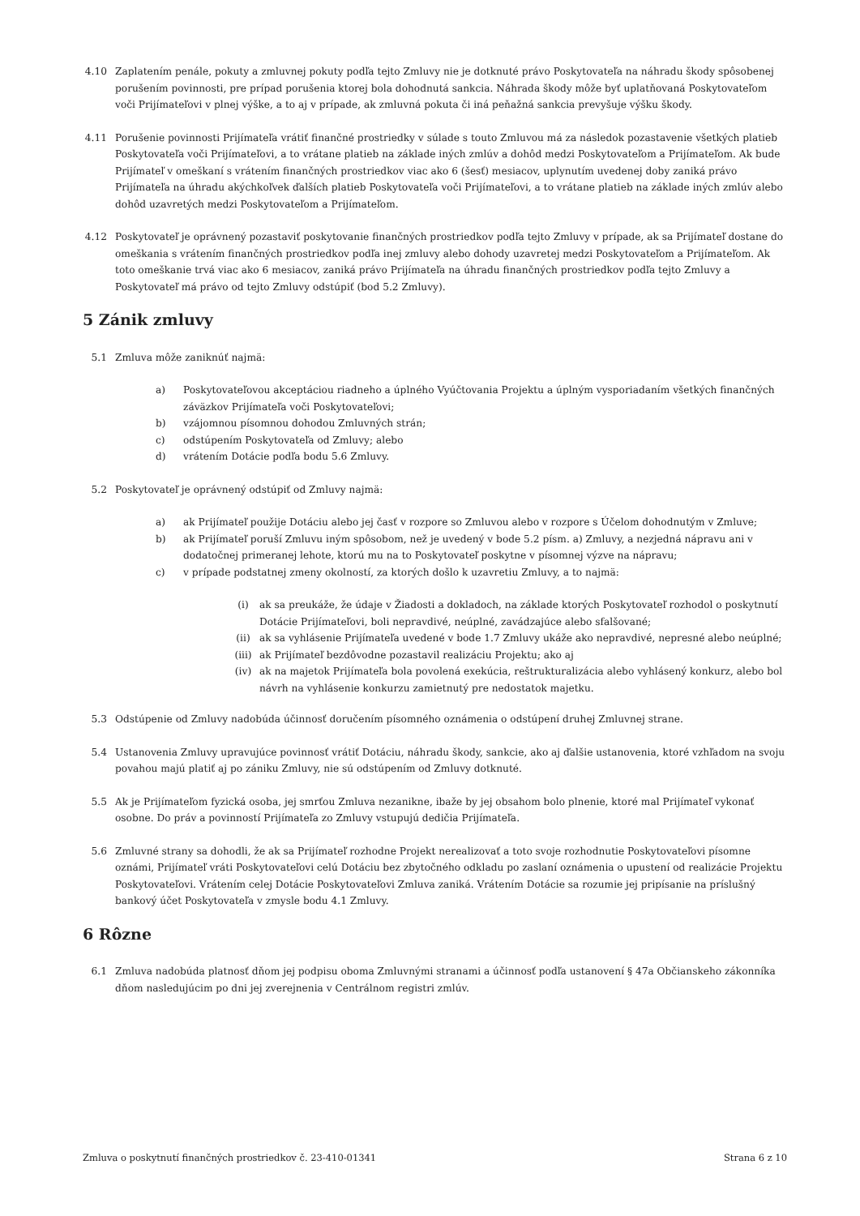4.10 Zaplatením penále, pokuty a zmluvnej pokuty podľa tejto Zmluvy nie je dotknuté právo Poskytovateľa na náhradu škody spôsobenej porušením povinnosti, pre prípad porušenia ktorej bola dohodnutá sankcia. Náhrada škody môže byť uplatňovaná Poskytovateľom voči Prijímateľovi v plnej výške, a to aj v prípade, ak zmluvná pokuta či iná peňažná sankcia prevyšuje výšku škody.
4.11 Porušenie povinnosti Prijímateľa vrátiť finančné prostriedky v súlade s touto Zmluvou má za následok pozastavenie všetkých platieb Poskytovateľa voči Prijímateľovi, a to vrátane platieb na základe iných zmlúv a dohôd medzi Poskytovateľom a Prijímateľom. Ak bude Prijímateľ v omeškaní s vrátením finančných prostriedkov viac ako 6 (šesť) mesiacov, uplynutím uvedenej doby zaniká právo Prijímateľa na úhradu akýchkoľvek ďalších platieb Poskytovateľa voči Prijímateľovi, a to vrátane platieb na základe iných zmlúv alebo dohôd uzavretých medzi Poskytovateľom a Prijímateľom.
4.12 Poskytovateľ je oprávnený pozastaviť poskytovanie finančných prostriedkov podľa tejto Zmluvy v prípade, ak sa Prijímateľ dostane do omeškania s vrátením finančných prostriedkov podľa inej zmluvy alebo dohody uzavretej medzi Poskytovateľom a Prijímateľom. Ak toto omeškanie trvá viac ako 6 mesiacov, zaniká právo Prijímateľa na úhradu finančných prostriedkov podľa tejto Zmluvy a Poskytovateľ má právo od tejto Zmluvy odstúpiť (bod 5.2 Zmluvy).
5 Zánik zmluvy
5.1 Zmluva môže zaniknúť najmä:
a) Poskytovateľovou akceptáciou riadneho a úplného Vyúčtovania Projektu a úplným vysporiadaním všetkých finančných záväzkov Prijímateľa voči Poskytovateľovi;
b) vzájomnou písomnou dohodou Zmluvných strán;
c) odstúpením Poskytovateľa od Zmluvy; alebo
d) vrátením Dotácie podľa bodu 5.6 Zmluvy.
5.2 Poskytovateľ je oprávnený odstúpiť od Zmluvy najmä:
a) ak Prijímateľ použije Dotáciu alebo jej časť v rozpore so Zmluvou alebo v rozpore s Účelom dohodnutým v Zmluve;
b) ak Prijímateľ poruší Zmluvu iným spôsobom, než je uvedený v bode 5.2 písm. a) Zmluvy, a nezjedná nápravu ani v dodatočnej primeranej lehote, ktorú mu na to Poskytovateľ poskytne v písomnej výzve na nápravu;
c) v prípade podstatnej zmeny okolností, za ktorých došlo k uzavretiu Zmluvy, a to najmä:
(i) ak sa preukáže, že údaje v Žiadosti a dokladoch, na základe ktorých Poskytovateľ rozhodol o poskytnutí Dotácie Prijímateľovi, boli nepravdivé, neúplné, zavádzajúce alebo sfalšované;
(ii) ak sa vyhlásenie Prijímateľa uvedené v bode 1.7 Zmluvy ukáže ako nepravdivé, nepresné alebo neúplné;
(iii)
ak Prijímateľ bezdôvodne pozastavil realizáciu Projektu; ako aj
(iv) ak na majetok Prijímateľa bola povolená exekúcia, reštrukturalizácia alebo vyhlásený konkurz, alebo bol návrh na vyhlásenie konkurzu zamietnutý pre nedostatok majetku.
5.3 Odstúpenie od Zmluvy nadobúda účinnosť doručením písomného oznámenia o odstúpení druhej Zmluvnej strane.
5.4 Ustanovenia Zmluvy upravujúce povinnosť vrátiť Dotáciu, náhradu škody, sankcie, ako aj ďalšie ustanovenia, ktoré vzhľadom na svoju povahou majú platiť aj po zániku Zmluvy, nie sú odstúpením od Zmluvy dotknuté.
5.5 Ak je Prijímateľom fyzická osoba, jej smrťou Zmluva nezanikne, ibaže by jej obsahom bolo plnenie, ktoré mal Prijímateľ vykonať osobne. Do práv a povinností Prijímateľa zo Zmluvy vstupujú dedičia Prijímateľa.
5.6 Zmluvné strany sa dohodli, že ak sa Prijímateľ rozhodne Projekt nerealizovať a toto svoje rozhodnutie Poskytovateľovi písomne oznámi, Prijímateľ vráti Poskytovateľovi celú Dotáciu bez zbytočného odkladu po zaslaní oznámenia o upustení od realizácie Projektu Poskytovateľovi. Vrátením celej Dotácie Poskytovateľovi Zmluva zaniká. Vrátením Dotácie sa rozumie jej pripísanie na príslušný bankový účet Poskytovateľa v zmysle bodu 4.1 Zmluvy.
6 Rôzne
6.1 Zmluva nadobúda platnosť dňom jej podpisu oboma Zmluvnými stranami a účinnosť podľa ustanovení § 47a Občianskeho zákonníka dňom nasledujúcim po dni jej zverejnenia v Centrálnom registri zmlúv.
Zmluva o poskytnutí finančných prostriedkov č. 23-410-01341 Strana 6 z 10